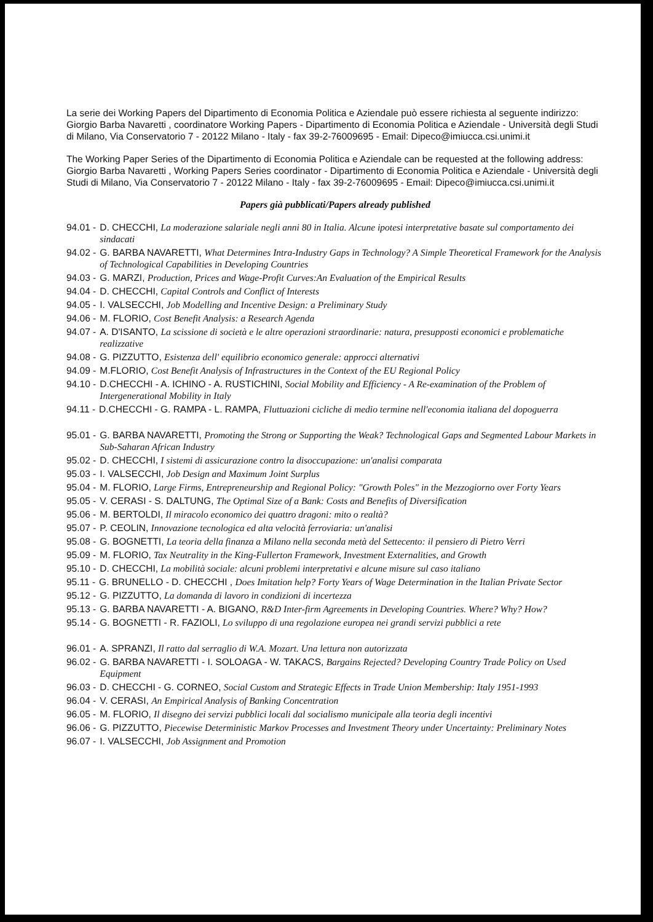La serie dei Working Papers del Dipartimento di Economia Politica e Aziendale può essere richiesta al seguente indirizzo: Giorgio Barba Navaretti , coordinatore Working Papers - Dipartimento di Economia Politica e Aziendale - Università degli Studi di Milano, Via Conservatorio 7 - 20122 Milano - Italy - fax 39-2-76009695 - Email: Dipeco@imiucca.csi.unimi.it
The Working Paper Series of the Dipartimento di Economia Politica e Aziendale can be requested at the following address: Giorgio Barba Navaretti , Working Papers Series coordinator - Dipartimento di Economia Politica e Aziendale - Università degli Studi di Milano, Via Conservatorio 7 - 20122 Milano - Italy - fax 39-2-76009695 - Email: Dipeco@imiucca.csi.unimi.it
Papers già pubblicati/Papers already published
94.01 - D. CHECCHI, La moderazione salariale negli anni 80 in Italia. Alcune ipotesi interpretative basate sul comportamento dei sindacati
94.02 - G. BARBA NAVARETTI, What Determines Intra-Industry Gaps in Technology? A Simple Theoretical Framework for the Analysis of Technological Capabilities in Developing Countries
94.03 - G. MARZI, Production, Prices and Wage-Profit Curves:An Evaluation of the Empirical Results
94.04 - D. CHECCHI, Capital Controls and Conflict of Interests
94.05 - I. VALSECCHI, Job Modelling and Incentive Design: a Preliminary Study
94.06 - M. FLORIO, Cost Benefit Analysis: a Research Agenda
94.07 - A. D'ISANTO, La scissione di società e le altre operazioni straordinarie: natura, presupposti economici e problematiche realizzative
94.08 - G. PIZZUTTO, Esistenza dell' equilibrio economico generale: approcci alternativi
94.09 - M.FLORIO, Cost Benefit Analysis of Infrastructures in the Context of the EU Regional Policy
94.10 - D.CHECCHI - A. ICHINO - A. RUSTICHINI, Social Mobility and Efficiency - A Re-examination of the Problem of Intergenerational Mobility in Italy
94.11 - D.CHECCHI - G. RAMPA - L. RAMPA, Fluttuazioni cicliche di medio termine nell'economia italiana del dopoguerra
95.01 - G. BARBA NAVARETTI, Promoting the Strong or Supporting the Weak? Technological Gaps and Segmented Labour Markets in Sub-Saharan African Industry
95.02 - D. CHECCHI, I sistemi di assicurazione contro la disoccupazione: un'analisi comparata
95.03 - I. VALSECCHI, Job Design and Maximum Joint Surplus
95.04 - M. FLORIO, Large Firms, Entrepreneurship and Regional Policy: "Growth Poles" in the Mezzogiorno over Forty Years
95.05 - V. CERASI - S. DALTUNG, The Optimal Size of a Bank: Costs and Benefits of Diversification
95.06 - M. BERTOLDI, Il miracolo economico dei quattro dragoni: mito o realtà?
95.07 - P. CEOLIN, Innovazione tecnologica ed alta velocità ferroviaria: un'analisi
95.08 - G. BOGNETTI, La teoria della finanza a Milano nella seconda metà del Settecento: il pensiero di Pietro Verri
95.09 - M. FLORIO, Tax Neutrality in the King-Fullerton Framework, Investment Externalities, and Growth
95.10 - D. CHECCHI, La mobilità sociale: alcuni problemi interpretativi e alcune misure sul caso italiano
95.11 - G. BRUNELLO - D. CHECCHI , Does Imitation help? Forty Years of Wage Determination in the Italian Private Sector
95.12 - G. PIZZUTTO, La domanda di lavoro in condizioni di incertezza
95.13 - G. BARBA NAVARETTI - A. BIGANO, R&D Inter-firm Agreements in Developing Countries. Where? Why? How?
95.14 - G. BOGNETTI - R. FAZIOLI, Lo sviluppo di una regolazione europea nei grandi servizi pubblici a rete
96.01 - A. SPRANZI, Il ratto dal serraglio di W.A. Mozart. Una lettura non autorizzata
96.02 - G. BARBA NAVARETTI - I. SOLOAGA - W. TAKACS, Bargains Rejected? Developing Country Trade Policy on Used Equipment
96.03 - D. CHECCHI - G. CORNEO, Social Custom and Strategic Effects in Trade Union Membership: Italy 1951-1993
96.04 - V. CERASI, An Empirical Analysis of Banking Concentration
96.05 - M. FLORIO, Il disegno dei servizi pubblici locali dal socialismo municipale alla teoria degli incentivi
96.06 - G. PIZZUTTO, Piecewise Deterministic Markov Processes and Investment Theory under Uncertainty: Preliminary Notes
96.07 - I. VALSECCHI, Job Assignment and Promotion